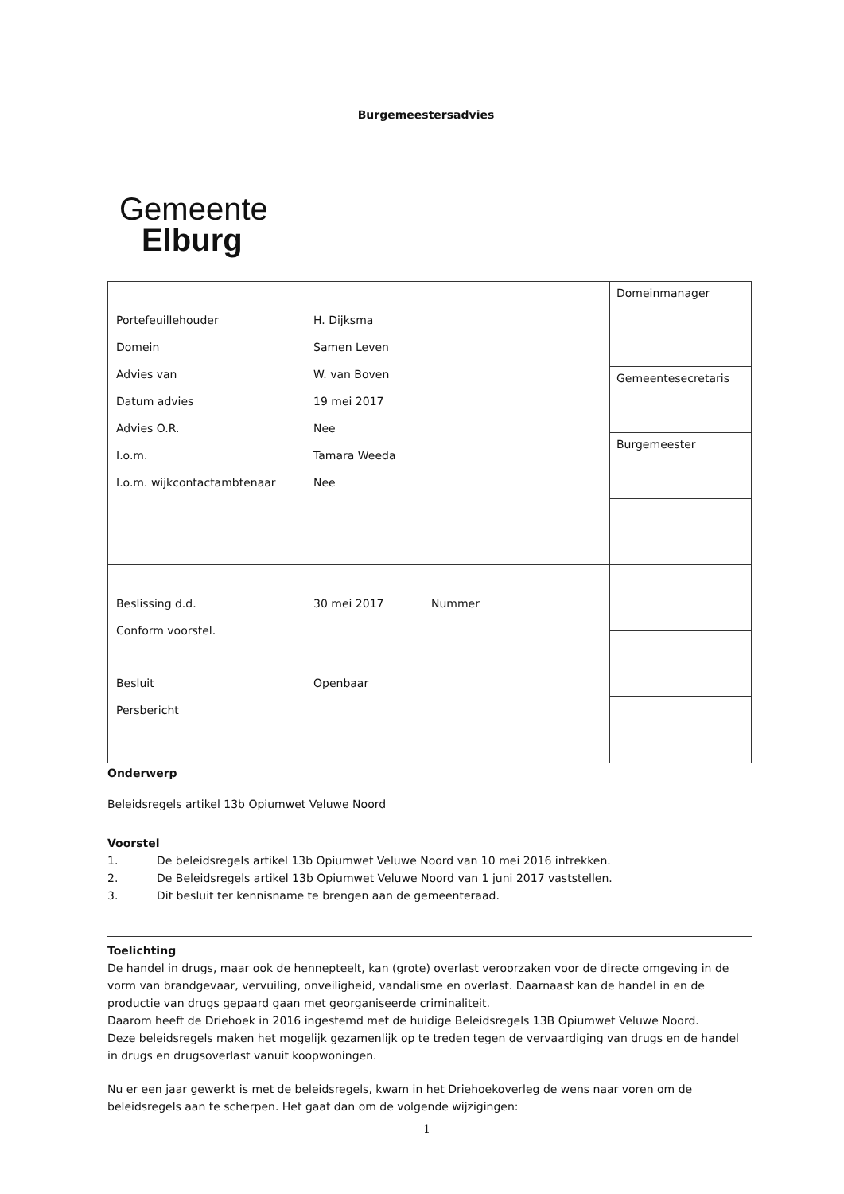Burgemeestersadvies
Gemeente
Elburg
| / Portefeuillehouder / H. Dijksma / / Domein / Samen Leven / / Advies van / W. van Boven / / Datum advies / 19 mei 2017 / / Advies O.R. / Nee / / I.o.m. / Tamara Weeda / / I.o.m. wijkcontactambtenaar / Nee / | Domeinmanager |
| | Gemeentesecretaris |
| | Burgemeester |
| / Beslissing d.d. / 30 mei 2017 / Nummer / / Conform voorstel. / / / / Besluit / Openbaar / / / Persbericht / / / | |
Onderwerp
Beleidsregels artikel 13b Opiumwet Veluwe Noord
Voorstel
1. De beleidsregels artikel 13b Opiumwet Veluwe Noord van 10 mei 2016 intrekken.
2. De Beleidsregels artikel 13b Opiumwet Veluwe Noord van 1 juni 2017 vaststellen.
3. Dit besluit ter kennisname te brengen aan de gemeenteraad.
Toelichting
De handel in drugs, maar ook de hennepteelt, kan (grote) overlast veroorzaken voor de directe omgeving in de vorm van brandgevaar, vervuiling, onveiligheid, vandalisme en overlast. Daarnaast kan de handel in en de productie van drugs gepaard gaan met georganiseerde criminaliteit.
Daarom heeft de Driehoek in 2016 ingestemd met de huidige Beleidsregels 13B Opiumwet Veluwe Noord.
Deze beleidsregels maken het mogelijk gezamenlijk op te treden tegen de vervaardiging van drugs en de handel in drugs en drugsoverlast vanuit koopwoningen.
Nu er een jaar gewerkt is met de beleidsregels, kwam in het Driehoekoverleg de wens naar voren om de beleidsregels aan te scherpen. Het gaat dan om de volgende wijzigingen:
1